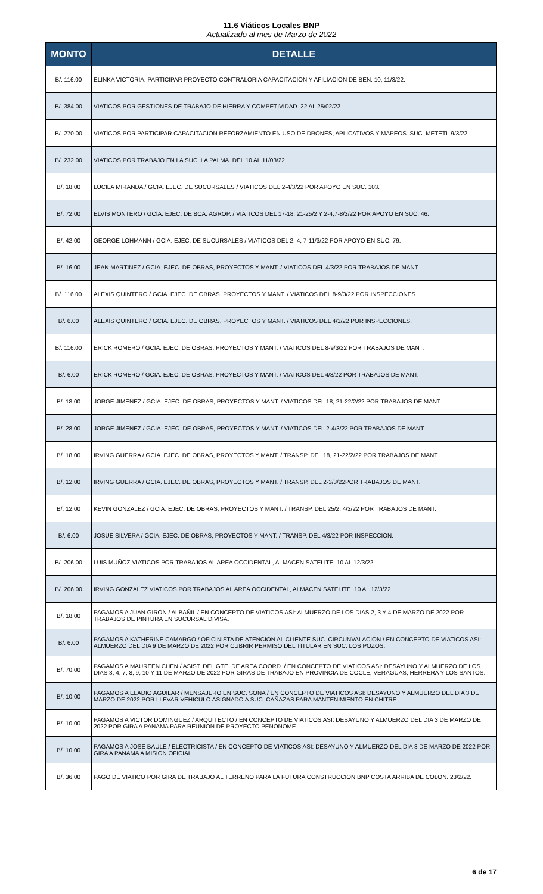11.6 Viáticos Locales BNP
Actualizado al mes de Marzo de 2022
| MONTO | DETALLE |
| --- | --- |
| B/. 116.00 | ELINKA VICTORIA. PARTICIPAR PROYECTO CONTRALORIA CAPACITACION Y AFILIACION DE BEN. 10, 11/3/22. |
| B/. 384.00 | VIATICOS POR GESTIONES DE TRABAJO DE HIERRA Y COMPETIVIDAD. 22 AL 25/02/22. |
| B/. 270.00 | VIATICOS POR PARTICIPAR CAPACITACION REFORZAMIENTO EN USO DE DRONES, APLICATIVOS Y MAPEOS. SUC. METETI. 9/3/22. |
| B/. 232.00 | VIATICOS POR TRABAJO EN LA SUC. LA PALMA. DEL 10 AL 11/03/22. |
| B/. 18.00 | LUCILA MIRANDA / GCIA. EJEC. DE SUCURSALES / VIATICOS DEL 2-4/3/22 POR APOYO EN SUC. 103. |
| B/. 72.00 | ELVIS MONTERO / GCIA. EJEC. DE BCA. AGROP. / VIATICOS DEL 17-18, 21-25/2 Y 2-4,7-8/3/22 POR APOYO EN SUC. 46. |
| B/. 42.00 | GEORGE LOHMANN / GCIA. EJEC. DE SUCURSALES / VIATICOS DEL 2, 4, 7-11/3/22 POR APOYO EN SUC. 79. |
| B/. 16.00 | JEAN MARTINEZ / GCIA. EJEC. DE OBRAS, PROYECTOS Y MANT. / VIATICOS DEL 4/3/22 POR TRABAJOS DE MANT. |
| B/. 116.00 | ALEXIS QUINTERO / GCIA. EJEC. DE OBRAS, PROYECTOS Y MANT. / VIATICOS DEL 8-9/3/22 POR INSPECCIONES. |
| B/. 6.00 | ALEXIS QUINTERO / GCIA. EJEC. DE OBRAS, PROYECTOS Y MANT. / VIATICOS DEL 4/3/22 POR INSPECCIONES. |
| B/. 116.00 | ERICK ROMERO / GCIA. EJEC. DE OBRAS, PROYECTOS Y MANT. / VIATICOS DEL 8-9/3/22 POR TRABAJOS DE MANT. |
| B/. 6.00 | ERICK ROMERO / GCIA. EJEC. DE OBRAS, PROYECTOS Y MANT. / VIATICOS DEL 4/3/22 POR TRABAJOS DE MANT. |
| B/. 18.00 | JORGE JIMENEZ / GCIA. EJEC. DE OBRAS, PROYECTOS Y MANT. / VIATICOS DEL 18, 21-22/2/22 POR TRABAJOS DE MANT. |
| B/. 28.00 | JORGE JIMENEZ / GCIA. EJEC. DE OBRAS, PROYECTOS Y MANT. / VIATICOS DEL 2-4/3/22 POR TRABAJOS DE MANT. |
| B/. 18.00 | IRVING GUERRA / GCIA. EJEC. DE OBRAS, PROYECTOS Y MANT. / TRANSP. DEL 18, 21-22/2/22 POR TRABAJOS DE MANT. |
| B/. 12.00 | IRVING GUERRA / GCIA. EJEC. DE OBRAS, PROYECTOS Y MANT. / TRANSP. DEL 2-3/3/22POR TRABAJOS DE MANT. |
| B/. 12.00 | KEVIN GONZALEZ / GCIA. EJEC. DE OBRAS, PROYECTOS Y MANT. / TRANSP. DEL 25/2, 4/3/22 POR TRABAJOS DE MANT. |
| B/. 6.00 | JOSUE SILVERA / GCIA. EJEC. DE OBRAS, PROYECTOS Y MANT. / TRANSP. DEL 4/3/22 POR INSPECCION. |
| B/. 206.00 | LUIS MUÑOZ VIATICOS POR TRABAJOS AL AREA OCCIDENTAL, ALMACEN SATELITE. 10 AL 12/3/22. |
| B/. 206.00 | IRVING GONZALEZ VIATICOS POR TRABAJOS AL AREA OCCIDENTAL, ALMACEN SATELITE. 10 AL 12/3/22. |
| B/. 18.00 | PAGAMOS A JUAN GIRON / ALBAÑIL / EN CONCEPTO DE VIATICOS ASI: ALMUERZO DE LOS DIAS 2, 3 Y 4 DE MARZO DE 2022 POR TRABAJOS DE PINTURA EN SUCURSAL DIVISA. |
| B/. 6.00 | PAGAMOS A KATHERINE CAMARGO / OFICINISTA DE ATENCION AL CLIENTE SUC. CIRCUNVALACION / EN CONCEPTO DE VIATICOS ASI: ALMUERZO DEL DIA 9 DE MARZO DE 2022 POR CUBRIR PERMISO DEL TITULAR EN SUC. LOS POZOS. |
| B/. 70.00 | PAGAMOS A MAUREEN CHEN / ASIST. DEL GTE. DE AREA COORD. / EN CONCEPTO DE VIATICOS ASI: DESAYUNO Y ALMUERZO DE LOS DIAS 3, 4, 7, 8, 9, 10 Y 11 DE MARZO DE 2022 POR GIRAS DE TRABAJO EN PROVINCIA DE COCLE, VERAGUAS, HERRERA Y LOS SANTOS. |
| B/. 10.00 | PAGAMOS A ELADIO AGUILAR / MENSAJERO EN SUC. SONA / EN CONCEPTO DE VIATICOS ASI: DESAYUNO Y ALMUERZO DEL DIA 3 DE MARZO DE 2022 POR LLEVAR VEHICULO ASIGNADO A SUC. CAÑAZAS PARA MANTENIMIENTO EN CHITRE. |
| B/. 10.00 | PAGAMOS A VICTOR DOMINGUEZ / ARQUITECTO / EN CONCEPTO DE VIATICOS ASI: DESAYUNO Y ALMUERZO DEL DIA 3 DE MARZO DE 2022 POR GIRA A PANAMA PARA REUNION DE PROYECTO PENONOME. |
| B/. 10.00 | PAGAMOS A JOSE BAULE / ELECTRICISTA / EN CONCEPTO DE VIATICOS ASI: DESAYUNO Y ALMUERZO DEL DIA 3 DE MARZO DE 2022 POR GIRA A PANAMA A MISION OFICIAL. |
| B/. 36.00 | PAGO DE VIATICO POR GIRA DE TRABAJO AL TERRENO PARA LA FUTURA CONSTRUCCION BNP COSTA ARRIBA DE COLON. 23/2/22. |
6 de 17